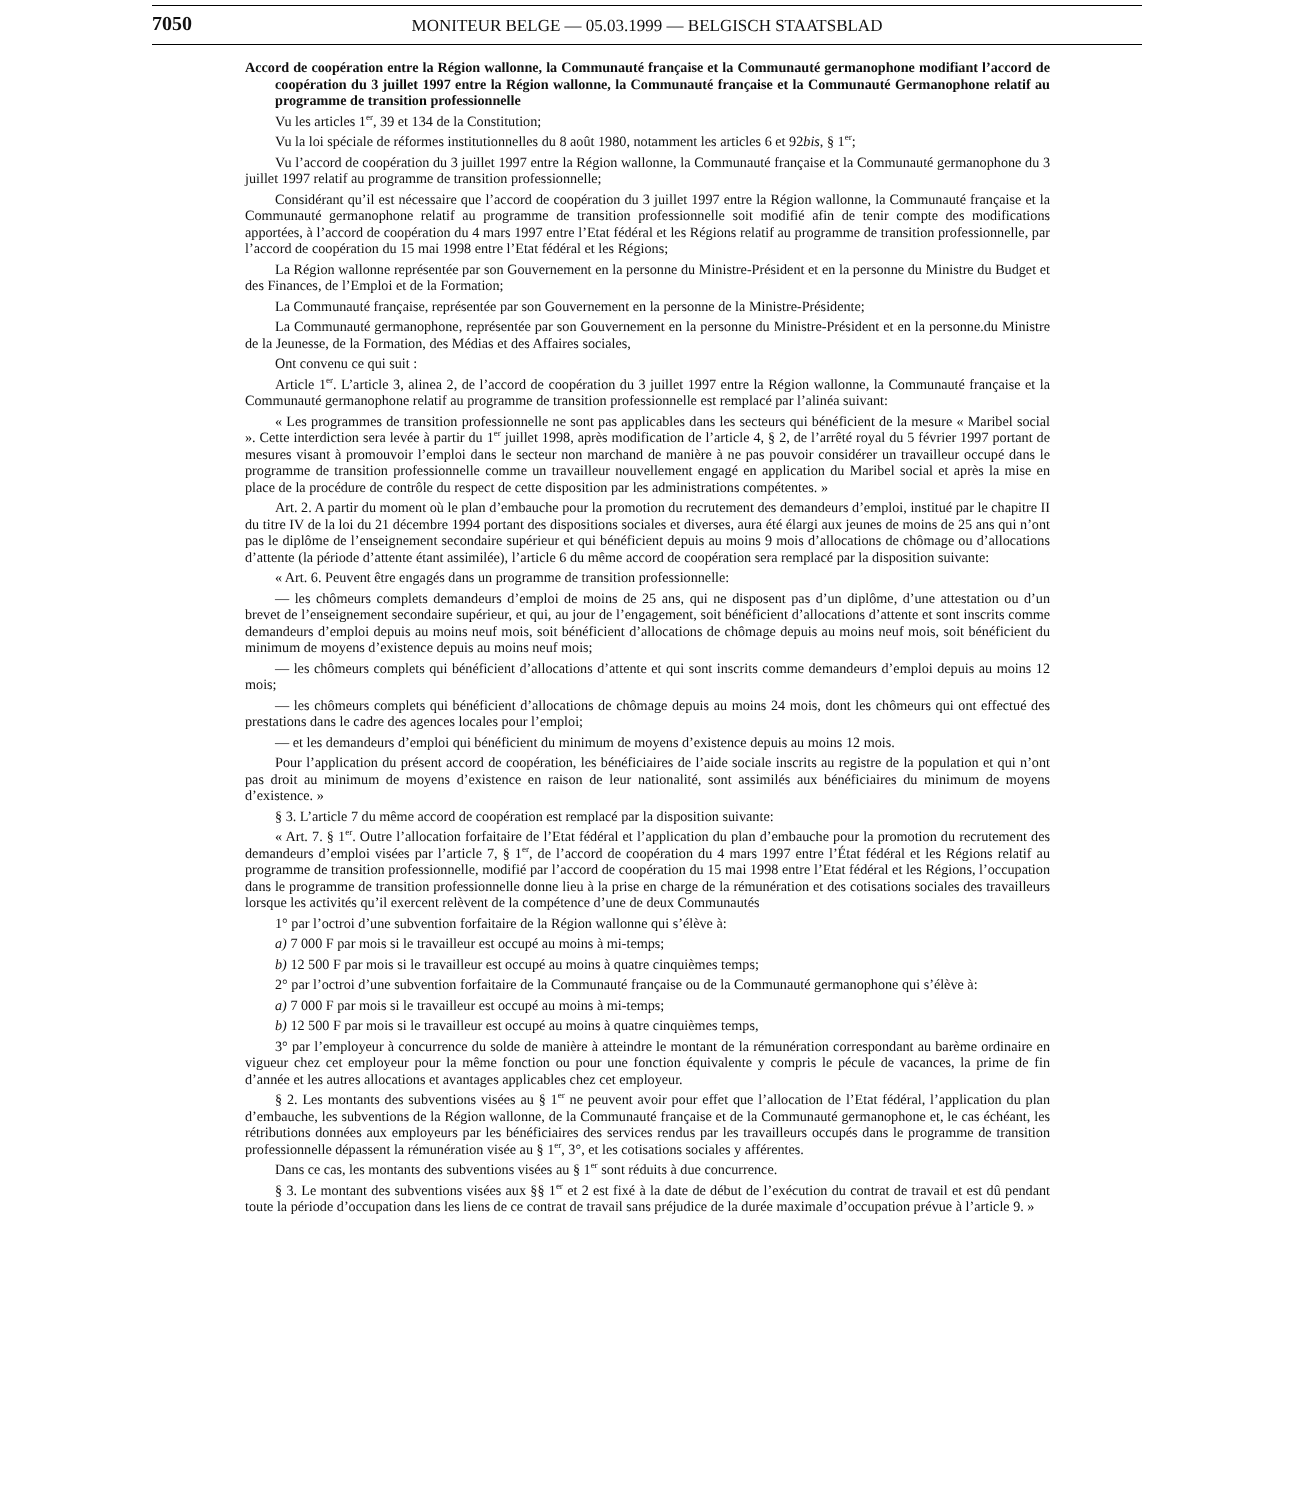7050
MONITEUR BELGE — 05.03.1999 — BELGISCH STAATSBLAD
Accord de coopération entre la Région wallonne, la Communauté française et la Communauté germanophone modifiant l’accord de coopération du 3 juillet 1997 entre la Région wallonne, la Communauté française et la Communauté Germanophone relatif au programme de transition professionnelle
Vu les articles 1<sup>er</sup>, 39 et 134 de la Constitution;
Vu la loi spéciale de réformes institutionnelles du 8 août 1980, notamment les articles 6 et 92bis, § 1<sup>er</sup>;
Vu l’accord de coopération du 3 juillet 1997 entre la Région wallonne, la Communauté française et la Communauté germanophone du 3 juillet 1997 relatif au programme de transition professionnelle;
Considérant qu’il est nécessaire que l’accord de coopération du 3 juillet 1997 entre la Région wallonne, la Communauté française et la Communauté germanophone relatif au programme de transition professionnelle soit modifié afin de tenir compte des modifications apportées, à l’accord de coopération du 4 mars 1997 entre l’Etat fédéral et les Régions relatif au programme de transition professionnelle, par l’accord de coopération du 15 mai 1998 entre l’Etat fédéral et les Régions;
La Région wallonne représentée par son Gouvernement en la personne du Ministre-Président et en la personne du Ministre du Budget et des Finances, de l’Emploi et de la Formation;
La Communauté française, représentée par son Gouvernement en la personne de la Ministre-Présidente;
La Communauté germanophone, représentée par son Gouvernement en la personne du Ministre-Président et en la personne.du Ministre de la Jeunesse, de la Formation, des Médias et des Affaires sociales,
Ont convenu ce qui suit :
Article 1<sup>er</sup>. L’article 3, alinea 2, de l’accord de coopération du 3 juillet 1997 entre la Région wallonne, la Communauté française et la Communauté germanophone relatif au programme de transition professionnelle est remplacé par l’alinéa suivant:
« Les programmes de transition professionnelle ne sont pas applicables dans les secteurs qui bénéficient de la mesure « Maribel social ». Cette interdiction sera levée à partir du 1<sup>er</sup> juillet 1998, après modification de l’article 4, § 2, de l’arrêté royal du 5 février 1997 portant de mesures visant à promouvoir l’emploi dans le secteur non marchand de manière à ne pas pouvoir considérer un travailleur occupé dans le programme de transition professionnelle comme un travailleur nouvellement engagé en application du Maribel social et après la mise en place de la procédure de contrôle du respect de cette disposition par les administrations compétentes. »
Art. 2. A partir du moment où le plan d’embauche pour la promotion du recrutement des demandeurs d’emploi, institué par le chapitre II du titre IV de la loi du 21 décembre 1994 portant des dispositions sociales et diverses, aura été élargi aux jeunes de moins de 25 ans qui n’ont pas le diplôme de l’enseignement secondaire supérieur et qui bénéficient depuis au moins 9 mois d’allocations de chômage ou d’allocations d’attente (la période d’attente étant assimilée), l’article 6 du même accord de coopération sera remplacé par la disposition suivante:
« Art. 6. Peuvent être engagés dans un programme de transition professionnelle:
— les chômeurs complets demandeurs d’emploi de moins de 25 ans, qui ne disposent pas d’un diplôme, d’une attestation ou d’un brevet de l’enseignement secondaire supérieur, et qui, au jour de l’engagement, soit bénéficient d’allocations d’attente et sont inscrits comme demandeurs d’emploi depuis au moins neuf mois, soit bénéficient d’allocations de chômage depuis au moins neuf mois, soit bénéficient du minimum de moyens d’existence depuis au moins neuf mois;
— les chômeurs complets qui bénéficient d’allocations d’attente et qui sont inscrits comme demandeurs d’emploi depuis au moins 12 mois;
— les chômeurs complets qui bénéficient d’allocations de chômage depuis au moins 24 mois, dont les chômeurs qui ont effectué des prestations dans le cadre des agences locales pour l’emploi;
— et les demandeurs d’emploi qui bénéficient du minimum de moyens d’existence depuis au moins 12 mois.
Pour l’application du présent accord de coopération, les bénéficiaires de l’aide sociale inscrits au registre de la population et qui n’ont pas droit au minimum de moyens d’existence en raison de leur nationalité, sont assimilés aux bénéficiaires du minimum de moyens d’existence. »
§ 3. L’article 7 du même accord de coopération est remplacé par la disposition suivante:
« Art. 7. § 1<sup>er</sup>. Outre l’allocation forfaitaire de l’Etat fédéral et l’application du plan d’embauche pour la promotion du recrutement des demandeurs d’emploi visées par l’article 7, § 1<sup>er</sup>, de l’accord de coopération du 4 mars 1997 entre l’État fédéral et les Régions relatif au programme de transition professionnelle, modifié par l’accord de coopération du 15 mai 1998 entre l’Etat fédéral et les Régions, l’occupation dans le programme de transition professionnelle donne lieu à la prise en charge de la rémunération et des cotisations sociales des travailleurs lorsque les activités qu’il exercent relèvent de la compétence d’une de deux Communautés
1° par l’octroi d’une subvention forfaitaire de la Région wallonne qui s’élève à:
a) 7 000 F par mois si le travailleur est occupé au moins à mi-temps;
b) 12 500 F par mois si le travailleur est occupé au moins à quatre cinquièmes temps;
2° par l’octroi d’une subvention forfaitaire de la Communauté française ou de la Communauté germanophone qui s’élève à:
a) 7 000 F par mois si le travailleur est occupé au moins à mi-temps;
b) 12 500 F par mois si le travailleur est occupé au moins à quatre cinquièmes temps,
3° par l’employeur à concurrence du solde de manière à atteindre le montant de la rémunération correspondant au barème ordinaire en vigueur chez cet employeur pour la même fonction ou pour une fonction équivalente y compris le pécule de vacances, la prime de fin d’année et les autres allocations et avantages applicables chez cet employeur.
§ 2. Les montants des subventions visées au § 1<sup>er</sup> ne peuvent avoir pour effet que l’allocation de l’Etat fédéral, l’application du plan d’embauche, les subventions de la Région wallonne, de la Communauté française et de la Communauté germanophone et, le cas échéant, les rétributions données aux employeurs par les bénéficiaires des services rendus par les travailleurs occupés dans le programme de transition professionnelle dépassent la rémunération visée au § 1<sup>er</sup>, 3°, et les cotisations sociales y afférentes.
Dans ce cas, les montants des subventions visées au § 1<sup>er</sup> sont réduits à due concurrence.
§ 3. Le montant des subventions visées aux §§ 1<sup>er</sup> et 2 est fixé à la date de début de l’exécution du contrat de travail et est dû pendant toute la période d’occupation dans les liens de ce contrat de travail sans préjudice de la durée maximale d’occupation prévue à l’article 9. »